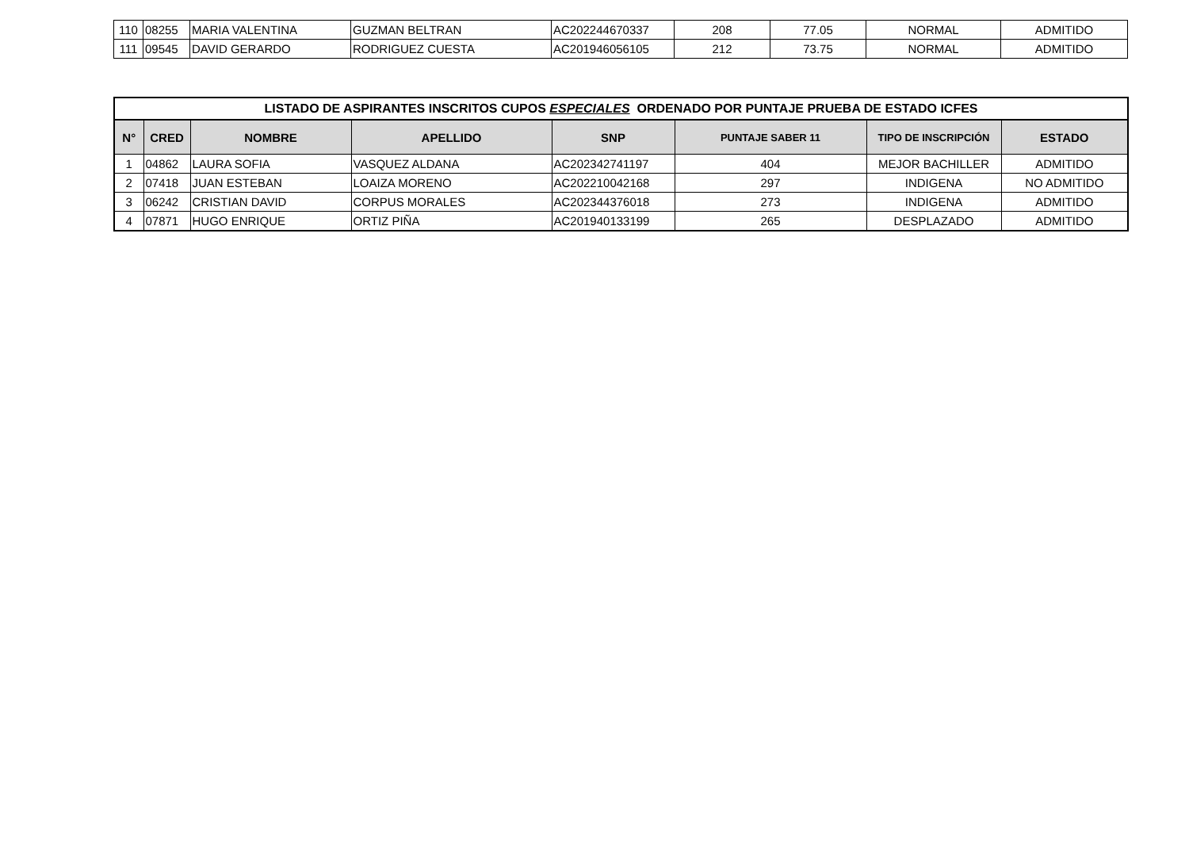| 110 | 08255 | MARIA VALENTINA | GUZMAN BELTRAN | AC202244670337 | 208 | 77.05 | NORMAL | ADMITIDO |
| 111 | 09545 | DAVID GERARDO | RODRIGUEZ CUESTA | AC201946056105 | 212 | 73.75 | NORMAL | ADMITIDO |
| LISTADO DE ASPIRANTES INSCRITOS CUPOS ESPECIALES ORDENADO POR PUNTAJE PRUEBA DE ESTADO ICFES | | | | | | | |
| --- | --- | --- | --- | --- | --- | --- | --- |
| N° | CRED | NOMBRE | APELLIDO | SNP | PUNTAJE SABER 11 | TIPO DE INSCRIPCIÓN | ESTADO |
| 1 | 04862 | LAURA SOFIA | VASQUEZ ALDANA | AC202342741197 | 404 | MEJOR BACHILLER | ADMITIDO |
| 2 | 07418 | JUAN ESTEBAN | LOAIZA MORENO | AC202210042168 | 297 | INDIGENA | NO ADMITIDO |
| 3 | 06242 | CRISTIAN DAVID | CORPUS MORALES | AC202344376018 | 273 | INDIGENA | ADMITIDO |
| 4 | 07871 | HUGO ENRIQUE | ORTIZ PIÑA | AC201940133199 | 265 | DESPLAZADO | ADMITIDO |